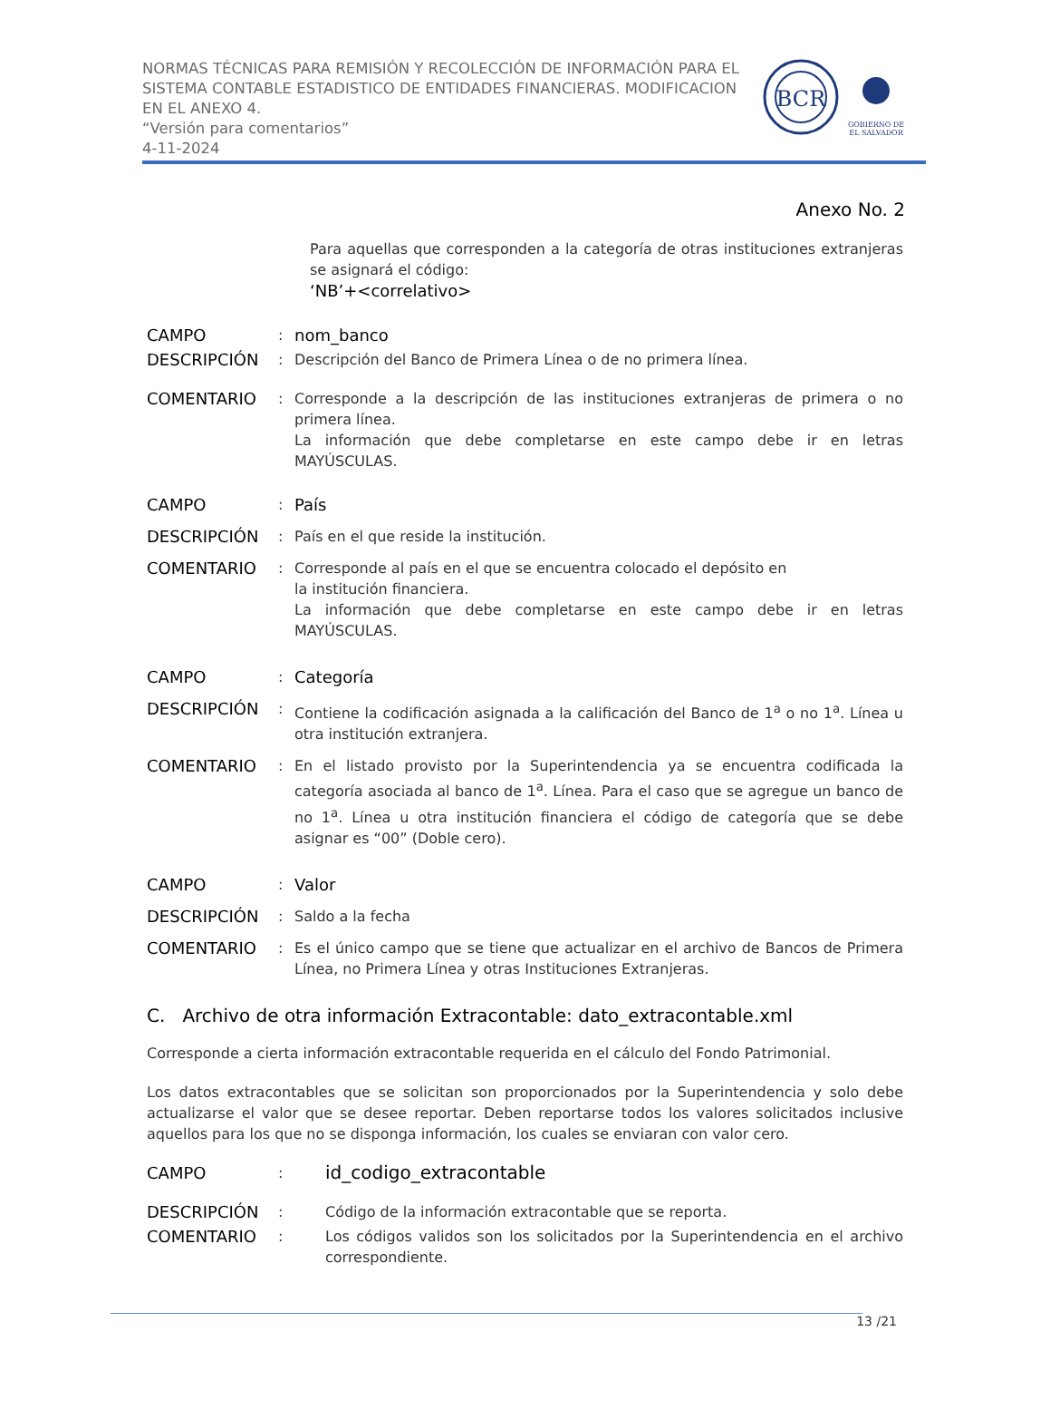NORMAS TÉCNICAS PARA REMISIÓN Y RECOLECCIÓN DE INFORMACIÓN PARA EL SISTEMA CONTABLE ESTADISTICO DE ENTIDADES FINANCIERAS. MODIFICACION EN EL ANEXO 4.
“Versión para comentarios”
4-11-2024
BCR
GOBIERNO DE
EL SALVADOR
Anexo No. 2
Para aquellas que corresponden a la categoría de otras instituciones extranjeras se asignará el código:
‘NB’+<correlativo>
CAMPO: nom_banco
DESCRIPCIÓN: Descripción del Banco de Primera Línea o de no primera línea.
COMENTARIO: Corresponde a la descripción de las instituciones extranjeras de primera o no primera línea.
La información que debe completarse en este campo debe ir en letras MAYÚSCULAS.
CAMPO: País
DESCRIPCIÓN: País en el que reside la institución.
COMENTARIO: Corresponde al país en el que se encuentra colocado el depósito en
la institución financiera.
La información que debe completarse en este campo debe ir en letras MAYÚSCULAS.
CAMPO: Categoría
DESCRIPCIÓN: Contiene la codificación asignada a la calificación del Banco de 1<sup>a</sup> o no 1<sup>a</sup>. Línea u otra institución extranjera.
COMENTARIO: En el listado provisto por la Superintendencia ya se encuentra codificada la categoría asociada al banco de 1<sup>a</sup>. Línea. Para el caso que se agregue un banco de no 1<sup>a</sup>. Línea u otra institución financiera el código de categoría que se debe asignar es “00” (Doble cero).
CAMPO: Valor
DESCRIPCIÓN: Saldo a la fecha
COMENTARIO: Es el único campo que se tiene que actualizar en el archivo de Bancos de Primera Línea, no Primera Línea y otras Instituciones Extranjeras.
C. Archivo de otra información Extracontable: dato_extracontable.xml
Corresponde a cierta información extracontable requerida en el cálculo del Fondo Patrimonial.
Los datos extracontables que se solicitan son proporcionados por la Superintendencia y solo debe actualizarse el valor que se desee reportar. Deben reportarse todos los valores solicitados inclusive aquellos para los que no se disponga información, los cuales se enviaran con valor cero.
CAMPO: id_codigo_extracontable
DESCRIPCIÓN: Código de la información extracontable que se reporta.
COMENTARIO: Los códigos validos son los solicitados por la Superintendencia en el archivo correspondiente.
13 /21